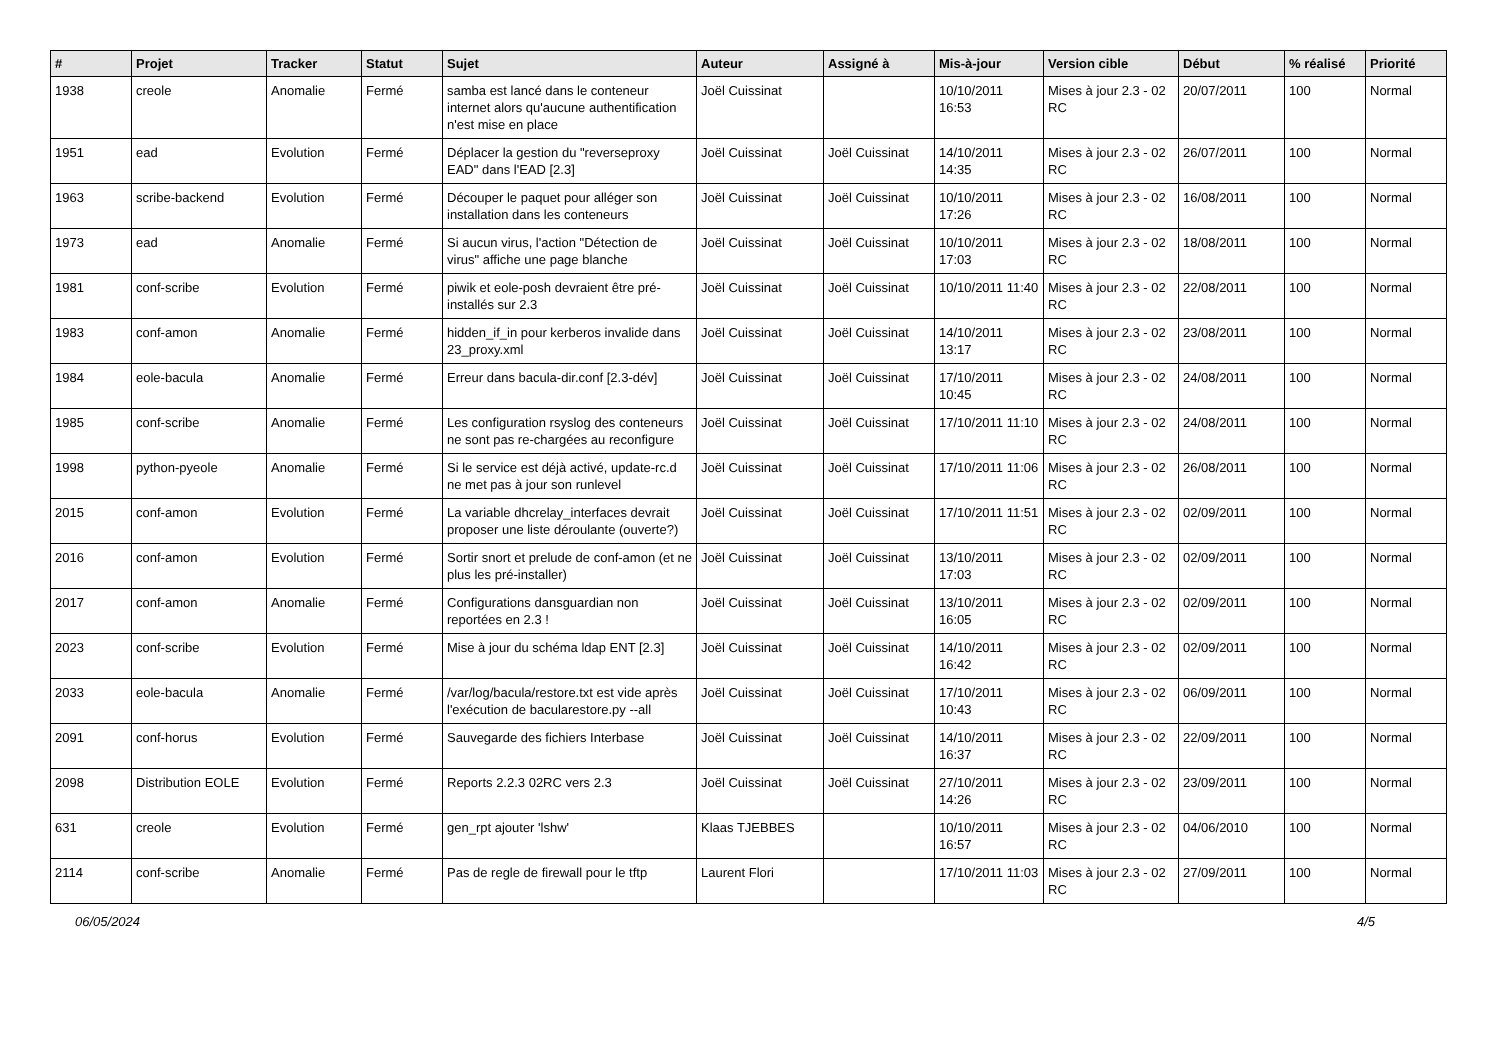| # | Projet | Tracker | Statut | Sujet | Auteur | Assigné à | Mis-à-jour | Version cible | Début | % réalisé | Priorité |
| --- | --- | --- | --- | --- | --- | --- | --- | --- | --- | --- | --- |
| 1938 | creole | Anomalie | Fermé | samba est lancé dans le conteneur internet alors qu'aucune authentification n'est mise en place | Joël Cuissinat | | 10/10/2011 16:53 | Mises à jour 2.3 - 02 RC | 20/07/2011 | 100 | Normal |
| 1951 | ead | Evolution | Fermé | Déplacer la gestion du "reverseproxy EAD" dans l'EAD [2.3] | Joël Cuissinat | Joël Cuissinat | 14/10/2011 14:35 | Mises à jour 2.3 - 02 RC | 26/07/2011 | 100 | Normal |
| 1963 | scribe-backend | Evolution | Fermé | Découper le paquet pour alléger son installation dans les conteneurs | Joël Cuissinat | Joël Cuissinat | 10/10/2011 17:26 | Mises à jour 2.3 - 02 RC | 16/08/2011 | 100 | Normal |
| 1973 | ead | Anomalie | Fermé | Si aucun virus, l'action "Détection de virus" affiche une page blanche | Joël Cuissinat | Joël Cuissinat | 10/10/2011 17:03 | Mises à jour 2.3 - 02 RC | 18/08/2011 | 100 | Normal |
| 1981 | conf-scribe | Evolution | Fermé | piwik et eole-posh devraient être pré-installés sur 2.3 | Joël Cuissinat | Joël Cuissinat | 10/10/2011 11:40 | Mises à jour 2.3 - 02 RC | 22/08/2011 | 100 | Normal |
| 1983 | conf-amon | Anomalie | Fermé | hidden_if_in pour kerberos invalide dans 23_proxy.xml | Joël Cuissinat | Joël Cuissinat | 14/10/2011 13:17 | Mises à jour 2.3 - 02 RC | 23/08/2011 | 100 | Normal |
| 1984 | eole-bacula | Anomalie | Fermé | Erreur dans bacula-dir.conf [2.3-dév] | Joël Cuissinat | Joël Cuissinat | 17/10/2011 10:45 | Mises à jour 2.3 - 02 RC | 24/08/2011 | 100 | Normal |
| 1985 | conf-scribe | Anomalie | Fermé | Les configuration rsyslog des conteneurs ne sont pas re-chargées au reconfigure | Joël Cuissinat | Joël Cuissinat | 17/10/2011 11:10 | Mises à jour 2.3 - 02 RC | 24/08/2011 | 100 | Normal |
| 1998 | python-pyeole | Anomalie | Fermé | Si le service est déjà activé, update-rc.d ne met pas à jour son runlevel | Joël Cuissinat | Joël Cuissinat | 17/10/2011 11:06 | Mises à jour 2.3 - 02 RC | 26/08/2011 | 100 | Normal |
| 2015 | conf-amon | Evolution | Fermé | La variable dhcrelay_interfaces devrait proposer une liste déroulante (ouverte?) | Joël Cuissinat | Joël Cuissinat | 17/10/2011 11:51 | Mises à jour 2.3 - 02 RC | 02/09/2011 | 100 | Normal |
| 2016 | conf-amon | Evolution | Fermé | Sortir snort et prelude de conf-amon (et ne plus les pré-installer) | Joël Cuissinat | Joël Cuissinat | 13/10/2011 17:03 | Mises à jour 2.3 - 02 RC | 02/09/2011 | 100 | Normal |
| 2017 | conf-amon | Anomalie | Fermé | Configurations dansguardian non reportées en 2.3 ! | Joël Cuissinat | Joël Cuissinat | 13/10/2011 16:05 | Mises à jour 2.3 - 02 RC | 02/09/2011 | 100 | Normal |
| 2023 | conf-scribe | Evolution | Fermé | Mise à jour du schéma ldap ENT [2.3] | Joël Cuissinat | Joël Cuissinat | 14/10/2011 16:42 | Mises à jour 2.3 - 02 RC | 02/09/2011 | 100 | Normal |
| 2033 | eole-bacula | Anomalie | Fermé | /var/log/bacula/restore.txt est vide après l'exécution de bacularestore.py --all | Joël Cuissinat | Joël Cuissinat | 17/10/2011 10:43 | Mises à jour 2.3 - 02 RC | 06/09/2011 | 100 | Normal |
| 2091 | conf-horus | Evolution | Fermé | Sauvegarde des fichiers Interbase | Joël Cuissinat | Joël Cuissinat | 14/10/2011 16:37 | Mises à jour 2.3 - 02 RC | 22/09/2011 | 100 | Normal |
| 2098 | Distribution EOLE | Evolution | Fermé | Reports 2.2.3 02RC vers 2.3 | Joël Cuissinat | Joël Cuissinat | 27/10/2011 14:26 | Mises à jour 2.3 - 02 RC | 23/09/2011 | 100 | Normal |
| 631 | creole | Evolution | Fermé | gen_rpt ajouter 'lshw' | Klaas TJEBBES | | 10/10/2011 16:57 | Mises à jour 2.3 - 02 RC | 04/06/2010 | 100 | Normal |
| 2114 | conf-scribe | Anomalie | Fermé | Pas de regle de firewall pour le tftp | Laurent Flori | | 17/10/2011 11:03 | Mises à jour 2.3 - 02 RC | 27/09/2011 | 100 | Normal |
06/05/2024 4/5